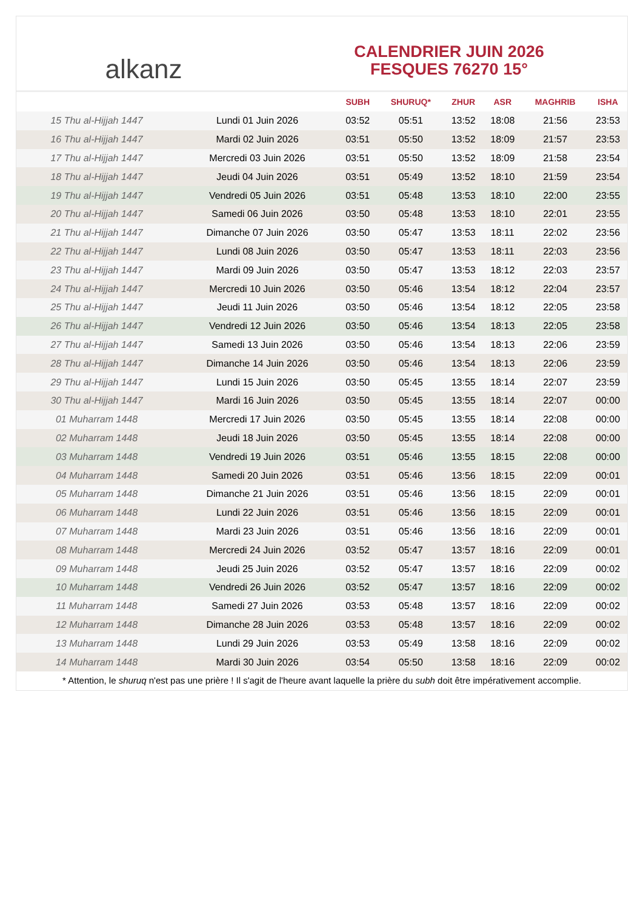alkanz
CALENDRIER JUIN 2026
FESQUES 76270 15°
| | | SUBH | SHURUQ* | ZHUR | ASR | MAGHRIB | ISHA |
| --- | --- | --- | --- | --- | --- | --- | --- |
| 15 Thu al-Hijjah 1447 | Lundi 01 Juin 2026 | 03:52 | 05:51 | 13:52 | 18:08 | 21:56 | 23:53 |
| 16 Thu al-Hijjah 1447 | Mardi 02 Juin 2026 | 03:51 | 05:50 | 13:52 | 18:09 | 21:57 | 23:53 |
| 17 Thu al-Hijjah 1447 | Mercredi 03 Juin 2026 | 03:51 | 05:50 | 13:52 | 18:09 | 21:58 | 23:54 |
| 18 Thu al-Hijjah 1447 | Jeudi 04 Juin 2026 | 03:51 | 05:49 | 13:52 | 18:10 | 21:59 | 23:54 |
| 19 Thu al-Hijjah 1447 | Vendredi 05 Juin 2026 | 03:51 | 05:48 | 13:53 | 18:10 | 22:00 | 23:55 |
| 20 Thu al-Hijjah 1447 | Samedi 06 Juin 2026 | 03:50 | 05:48 | 13:53 | 18:10 | 22:01 | 23:55 |
| 21 Thu al-Hijjah 1447 | Dimanche 07 Juin 2026 | 03:50 | 05:47 | 13:53 | 18:11 | 22:02 | 23:56 |
| 22 Thu al-Hijjah 1447 | Lundi 08 Juin 2026 | 03:50 | 05:47 | 13:53 | 18:11 | 22:03 | 23:56 |
| 23 Thu al-Hijjah 1447 | Mardi 09 Juin 2026 | 03:50 | 05:47 | 13:53 | 18:12 | 22:03 | 23:57 |
| 24 Thu al-Hijjah 1447 | Mercredi 10 Juin 2026 | 03:50 | 05:46 | 13:54 | 18:12 | 22:04 | 23:57 |
| 25 Thu al-Hijjah 1447 | Jeudi 11 Juin 2026 | 03:50 | 05:46 | 13:54 | 18:12 | 22:05 | 23:58 |
| 26 Thu al-Hijjah 1447 | Vendredi 12 Juin 2026 | 03:50 | 05:46 | 13:54 | 18:13 | 22:05 | 23:58 |
| 27 Thu al-Hijjah 1447 | Samedi 13 Juin 2026 | 03:50 | 05:46 | 13:54 | 18:13 | 22:06 | 23:59 |
| 28 Thu al-Hijjah 1447 | Dimanche 14 Juin 2026 | 03:50 | 05:46 | 13:54 | 18:13 | 22:06 | 23:59 |
| 29 Thu al-Hijjah 1447 | Lundi 15 Juin 2026 | 03:50 | 05:45 | 13:55 | 18:14 | 22:07 | 23:59 |
| 30 Thu al-Hijjah 1447 | Mardi 16 Juin 2026 | 03:50 | 05:45 | 13:55 | 18:14 | 22:07 | 00:00 |
| 01 Muharram 1448 | Mercredi 17 Juin 2026 | 03:50 | 05:45 | 13:55 | 18:14 | 22:08 | 00:00 |
| 02 Muharram 1448 | Jeudi 18 Juin 2026 | 03:50 | 05:45 | 13:55 | 18:14 | 22:08 | 00:00 |
| 03 Muharram 1448 | Vendredi 19 Juin 2026 | 03:51 | 05:46 | 13:55 | 18:15 | 22:08 | 00:00 |
| 04 Muharram 1448 | Samedi 20 Juin 2026 | 03:51 | 05:46 | 13:56 | 18:15 | 22:09 | 00:01 |
| 05 Muharram 1448 | Dimanche 21 Juin 2026 | 03:51 | 05:46 | 13:56 | 18:15 | 22:09 | 00:01 |
| 06 Muharram 1448 | Lundi 22 Juin 2026 | 03:51 | 05:46 | 13:56 | 18:15 | 22:09 | 00:01 |
| 07 Muharram 1448 | Mardi 23 Juin 2026 | 03:51 | 05:46 | 13:56 | 18:16 | 22:09 | 00:01 |
| 08 Muharram 1448 | Mercredi 24 Juin 2026 | 03:52 | 05:47 | 13:57 | 18:16 | 22:09 | 00:01 |
| 09 Muharram 1448 | Jeudi 25 Juin 2026 | 03:52 | 05:47 | 13:57 | 18:16 | 22:09 | 00:02 |
| 10 Muharram 1448 | Vendredi 26 Juin 2026 | 03:52 | 05:47 | 13:57 | 18:16 | 22:09 | 00:02 |
| 11 Muharram 1448 | Samedi 27 Juin 2026 | 03:53 | 05:48 | 13:57 | 18:16 | 22:09 | 00:02 |
| 12 Muharram 1448 | Dimanche 28 Juin 2026 | 03:53 | 05:48 | 13:57 | 18:16 | 22:09 | 00:02 |
| 13 Muharram 1448 | Lundi 29 Juin 2026 | 03:53 | 05:49 | 13:58 | 18:16 | 22:09 | 00:02 |
| 14 Muharram 1448 | Mardi 30 Juin 2026 | 03:54 | 05:50 | 13:58 | 18:16 | 22:09 | 00:02 |
* Attention, le shuruq n'est pas une prière ! Il s'agit de l'heure avant laquelle la prière du subh doit être impérativement accomplie.